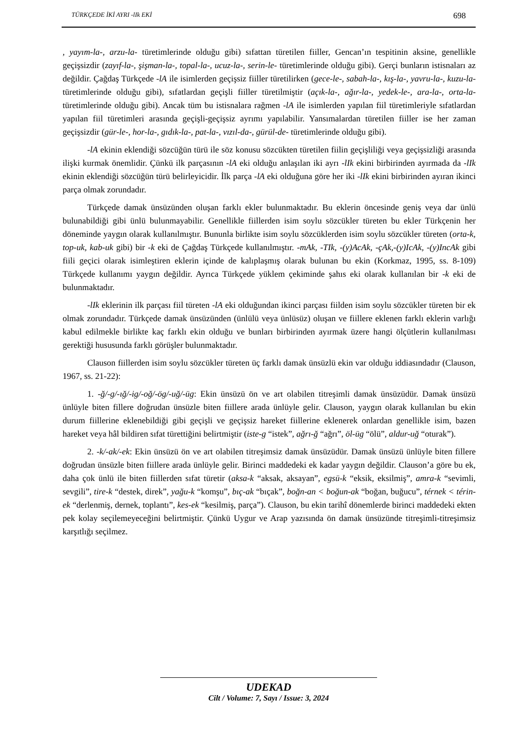TÜRKÇEDE İKİ AYRI -lIk EKİ 698
, yayım-la-, arzu-la- türetimlerinde olduğu gibi) sıfattan türetilen fiiller, Gencan’ın tespitinin aksine, genellikle geçişsizdir (zayıf-la-, şişman-la-, topal-la-, ucuz-la-, serin-le- türetimlerinde olduğu gibi). Gerçi bunların istisnaları az değildir. Çağdaş Türkçede -lA ile isimlerden geçişsiz fiiller türetilirken (gece-le-, sabah-la-, kış-la-, yavru-la-, kuzu-la- türetimlerinde olduğu gibi), sıfatlardan geçişli fiiller türetilmiştir (açık-la-, ağır-la-, yedek-le-, ara-la-, orta-la- türetimlerinde olduğu gibi). Ancak tüm bu istisnalara rağmen -lA ile isimlerden yapılan fiil türetimleriyle sıfatlardan yapılan fiil türetimleri arasında geçişli-geçişsiz ayrımı yapılabilir. Yansımalardan türetilen fiiller ise her zaman geçişsizdir (gür-le-, hor-la-, gıdık-la-, pat-la-, vızıl-da-, gürül-de- türetimlerinde olduğu gibi).
-lA ekinin eklendiği sözcüğün türü ile söz konusu sözcükten türetilen fiilin geçişliliği veya geçişsizliği arasında ilişki kurmak önemlidir. Çünkü ilk parçasının -lA eki olduğu anlaşılan iki ayrı -lIk ekini birbirinden ayırmada da -lIk ekinin eklendiği sözcüğün türü belirleyicidir. İlk parça -lA eki olduğuna göre her iki -lIk ekini birbirinden ayıran ikinci parça olmak zorundadır.
Türkçede damak ünsüzünden oluşan farklı ekler bulunmaktadır. Bu eklerin öncesinde geniş veya dar ünlü bulunabildiği gibi ünlü bulunmayabilir. Genellikle fiillerden isim soylu sözcükler türeten bu ekler Türkçenin her döneminde yaygın olarak kullanılmıştır. Bununla birlikte isim soylu sözcüklerden isim soylu sözcükler türeten (orta-k, top-uk, kab-uk gibi) bir -k eki de Çağdaş Türkçede kullanılmıştır. -mAk, -TIk, -(y)AcAk, -çAk,-(y)IcAk, -(y)IncAk gibi fiili geçici olarak isimleştiren eklerin içinde de kalıplaşmış olarak bulunan bu ekin (Korkmaz, 1995, ss. 8-109) Türkçede kullanımı yaygın değildir. Ayrıca Türkçede yüklem çekiminde şahıs eki olarak kullanılan bir -k eki de bulunmaktadır.
-lIk eklerinin ilk parçası fiil türeten -lA eki olduğundan ikinci parçası fiilden isim soylu sözcükler türeten bir ek olmak zorundadır. Türkçede damak ünsüzünden (ünlülü veya ünlüsüz) oluşan ve fiillere eklenen farklı eklerin varlığı kabul edilmekle birlikte kaç farklı ekin olduğu ve bunları birbirinden ayırmak üzere hangi ölçütlerin kullanılması gerektiği hususunda farklı görüşler bulunmaktadır.
Clauson fiillerden isim soylu sözcükler türeten üç farklı damak ünsüzlü ekin var olduğu iddiasındadır (Clauson, 1967, ss. 21-22):
1. -ğ/-g/-ığ/-ig/-oğ/-ög/-uğ/-üg: Ekin ünsüzü ön ve art olabilen titreşimli damak ünsüzüdür. Damak ünsüzü ünlüyle biten fillere doğrudan ünsüzle biten fiillere arada ünlüyle gelir. Clauson, yaygın olarak kullanılan bu ekin durum fiillerine eklenebildiği gibi geçişli ve geçişsiz hareket fiillerine eklenerek onlardan genellikle isim, bazen hareket veya hâl bildiren sıfat türettiğini belirtmiştir (iste-g “istek”, ağrı-ğ “ağrı”, öl-üg “ölü”, aldur-uğ “oturak”).
2. -k/-ak/-ek: Ekin ünsüzü ön ve art olabilen titreşimsiz damak ünsüzüdür. Damak ünsüzü ünlüyle biten fillere doğrudan ünsüzle biten fiillere arada ünlüyle gelir. Birinci maddedeki ek kadar yaygın değildir. Clauson’a göre bu ek, daha çok ünlü ile biten fiillerden sıfat türetir (aksa-k “aksak, aksayan”, egsü-k “eksik, eksilmiş”, amra-k “sevimli, sevgili”, tire-k “destek, direk”, yağu-k “komşu”, bıç-ak “bıçak”, boğn-an < boğun-ak “boğan, buğucu”, térnek < térin-ek “derlenmiş, dernek, toplantı”, kes-ek “kesilmiş, parça”). Clauson, bu ekin tarihî dönemlerde birinci maddedeki ekten pek kolay seçilemeyeceğini belirtmiştir. Çünkü Uygur ve Arap yazısında ön damak ünsüzünde titreşimli-titreşimsiz karşıtlığı seçilmez.
UDEKAD
Cilt / Volume: 7, Sayı / Issue: 3, 2024